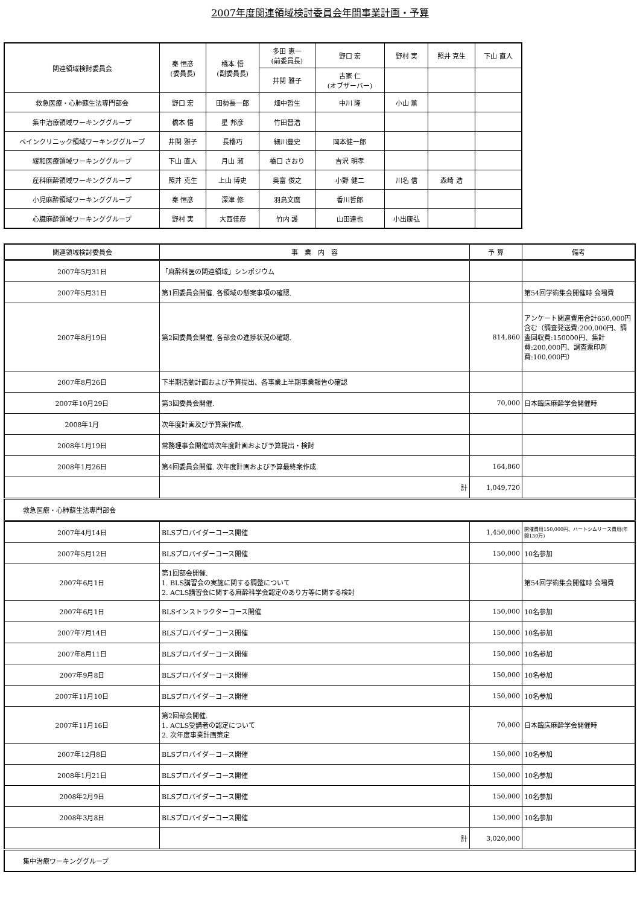2007年度関連領域検討委員会年間事業計画・予算
| 関連領域検討委員会 | 秦 恒彦 (委員長) | 橋本 悟 (副委員長) | 多田 恵一 (前委員長) | 野口 宏 | 野村 実 | 照井 克生 | 下山 直人 |
| | | | 井関 雅子 | 古家 仁 (オブザーバー) | | | |
| 救急医療・心肺蘇生法専門部会 | 野口 宏 | 田勢長一郎 | 畑中哲生 | 中川 隆 | 小山 薫 | | |
| 集中治療領域ワーキンググループ | 橋本 悟 | 星 邦彦 | 竹田晋浩 | | | | |
| ペインクリニック領域ワーキンググループ | 井関 雅子 | 長櫓巧 | 細川豊史 | 岡本健一郎 | | | |
| 緩和医療領域ワーキンググループ | 下山 直人 | 月山 淑 | 橋口 さおり | 吉沢 明孝 | | | |
| 産科麻酔領域ワーキンググループ | 照井 克生 | 上山 博史 | 奥富 俊之 | 小野 健二 | 川名 信 | 森崎 浩 | |
| 小児麻酔領域ワーキンググループ | 秦 恒彦 | 深津 修 | 羽鳥文麿 | 香川哲郎 | | | |
| 心臓麻酔領域ワーキンググループ | 野村 実 | 大西佳彦 | 竹内 護 | 山田達也 | 小出康弘 | | |
| 関連領域検討委員会 | 事 業 内 容 | 予 算 | 備考 |
| --- | --- | --- | --- |
| 2007年5月31日 | 「麻酔科医の関連領域」シンポジウム | | |
| 2007年5月31日 | 第1回委員会開催. 各領域の懸案事項の確認. | | 第54回学術集会開催時 会場費 |
| 2007年8月19日 | 第2回委員会開催. 各部会の進捗状況の確認. | 814,860 | アンケート関連費用合計650,000円含む（調査発送費:200,000円、調査回収費:150000円、集計費:200,000円、調査票印刷費:100,000円） |
| 2007年8月26日 | 下半期活動計画および予算提出、各事業上半期事業報告の確認 | | |
| 2007年10月29日 | 第3回委員会開催. | 70,000 | 日本臨床麻酔学会開催時 |
| 2008年1月 | 次年度計画及び予算案作成. | | |
| 2008年1月19日 | 常務理事会開催時次年度計画および予算提出・検討 | | |
| 2008年1月26日 | 第4回委員会開催. 次年度計画および予算最終案作成. | 164,860 | |
| | 計 | 1,049,720 | |
| 救急医療・心肺蘇生法専門部会 | | | |
| 2007年4月14日 | BLSプロバイダーコース開催 | 1,450,000 | 開催費用150,000円、ハートシムリース費用(年間130万) |
| 2007年5月12日 | BLSプロバイダーコース開催 | 150,000 | 10名参加 |
| 2007年6月1日 | 第1回部会開催. 1. BLS講習会の実施に関する調整について 2. ACLS講習会に関する麻酔科学会認定のあり方等に関する検討 | | 第54回学術集会開催時 会場費 |
| 2007年6月1日 | BLSインストラクターコース開催 | 150,000 | 10名参加 |
| 2007年7月14日 | BLSプロバイダーコース開催 | 150,000 | 10名参加 |
| 2007年8月11日 | BLSプロバイダーコース開催 | 150,000 | 10名参加 |
| 2007年9月8日 | BLSプロバイダーコース開催 | 150,000 | 10名参加 |
| 2007年11月10日 | BLSプロバイダーコース開催 | 150,000 | 10名参加 |
| 2007年11月16日 | 第2回部会開催. 1. ACLS受講者の認定について 2. 次年度事業計画策定 | 70,000 | 日本臨床麻酔学会開催時 |
| 2007年12月8日 | BLSプロバイダーコース開催 | 150,000 | 10名参加 |
| 2008年1月21日 | BLSプロバイダーコース開催 | 150,000 | 10名参加 |
| 2008年2月9日 | BLSプロバイダーコース開催 | 150,000 | 10名参加 |
| 2008年3月8日 | BLSプロバイダーコース開催 | 150,000 | 10名参加 |
| | 計 | 3,020,000 | |
| 集中治療ワーキンググループ | | | |